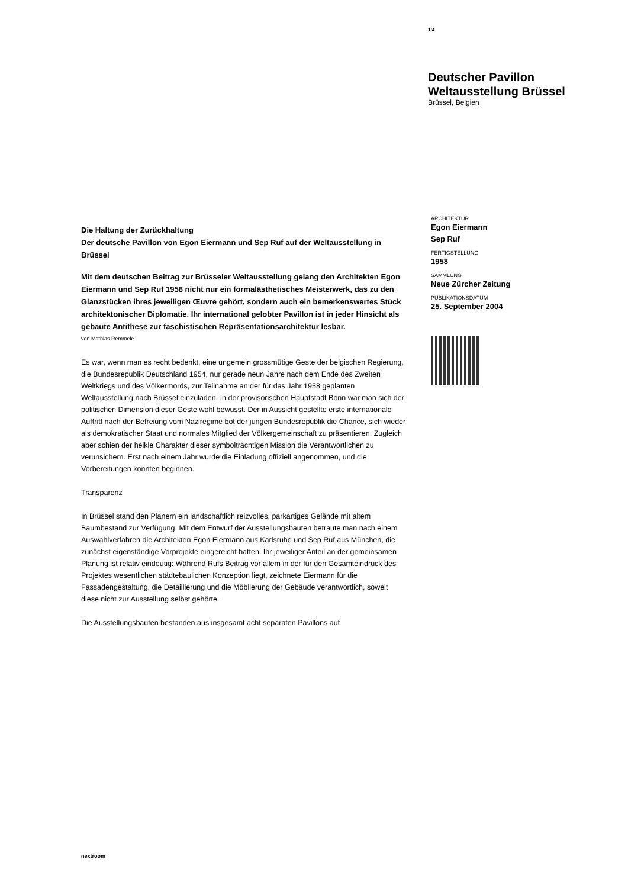1/4
Deutscher Pavillon
Weltausstellung Brüssel
Brüssel, Belgien
Die Haltung der Zurückhaltung
Der deutsche Pavillon von Egon Eiermann und Sep Ruf auf der Weltausstellung in Brüssel
Mit dem deutschen Beitrag zur Brüsseler Weltausstellung gelang den Architekten Egon Eiermann und Sep Ruf 1958 nicht nur ein formalästhetisches Meisterwerk, das zu den Glanzstücken ihres jeweiligen Œuvre gehört, sondern auch ein bemerkenswertes Stück architektonischer Diplomatie. Ihr international gelobter Pavillon ist in jeder Hinsicht als gebaute Antithese zur faschistischen Repräsentationsarchitektur lesbar.
von Mathias Remmele
Es war, wenn man es recht bedenkt, eine ungemein grossmütige Geste der belgischen Regierung, die Bundesrepublik Deutschland 1954, nur gerade neun Jahre nach dem Ende des Zweiten Weltkriegs und des Völkermords, zur Teilnahme an der für das Jahr 1958 geplanten Weltausstellung nach Brüssel einzuladen. In der provisorischen Hauptstadt Bonn war man sich der politischen Dimension dieser Geste wohl bewusst. Der in Aussicht gestellte erste internationale Auftritt nach der Befreiung vom Naziregime bot der jungen Bundesrepublik die Chance, sich wieder als demokratischer Staat und normales Mitglied der Völkergemeinschaft zu präsentieren. Zugleich aber schien der heikle Charakter dieser symbolträchtigen Mission die Verantwortlichen zu verunsichern. Erst nach einem Jahr wurde die Einladung offiziell angenommen, und die Vorbereitungen konnten beginnen.
Transparenz
In Brüssel stand den Planern ein landschaftlich reizvolles, parkartiges Gelände mit altem Baumbestand zur Verfügung. Mit dem Entwurf der Ausstellungsbauten betraute man nach einem Auswahlverfahren die Architekten Egon Eiermann aus Karlsruhe und Sep Ruf aus München, die zunächst eigenständige Vorprojekte eingereicht hatten. Ihr jeweiliger Anteil an der gemeinsamen Planung ist relativ eindeutig: Während Rufs Beitrag vor allem in der für den Gesamteindruck des Projektes wesentlichen städtebaulichen Konzeption liegt, zeichnete Eiermann für die Fassadengestaltung, die Detaillierung und die Möblierung der Gebäude verantwortlich, soweit diese nicht zur Ausstellung selbst gehörte.
Die Ausstellungsbauten bestanden aus insgesamt acht separaten Pavillons auf
ARCHITEKTUR
Egon Eiermann
Sep Ruf
FERTIGSTELLUNG
1958
SAMMLUNG
Neue Zürcher Zeitung
PUBLIKATIONSDATUM
25. September 2004
nextroom